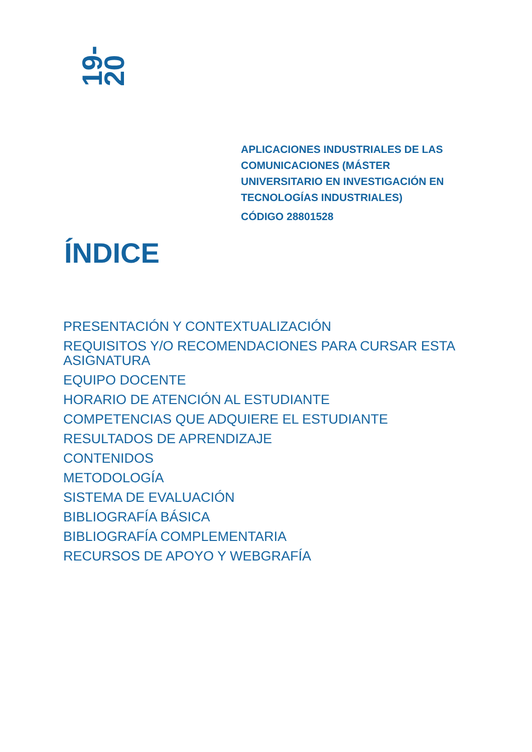19-20
APLICACIONES INDUSTRIALES DE LAS COMUNICACIONES (MÁSTER UNIVERSITARIO EN INVESTIGACIÓN EN TECNOLOGÍAS INDUSTRIALES)
CÓDIGO 28801528
ÍNDICE
PRESENTACIÓN Y CONTEXTUALIZACIÓN
REQUISITOS Y/O RECOMENDACIONES PARA CURSAR ESTA ASIGNATURA
EQUIPO DOCENTE
HORARIO DE ATENCIÓN AL ESTUDIANTE
COMPETENCIAS QUE ADQUIERE EL ESTUDIANTE
RESULTADOS DE APRENDIZAJE
CONTENIDOS
METODOLOGÍA
SISTEMA DE EVALUACIÓN
BIBLIOGRAFÍA BÁSICA
BIBLIOGRAFÍA COMPLEMENTARIA
RECURSOS DE APOYO Y WEBGRAFÍA